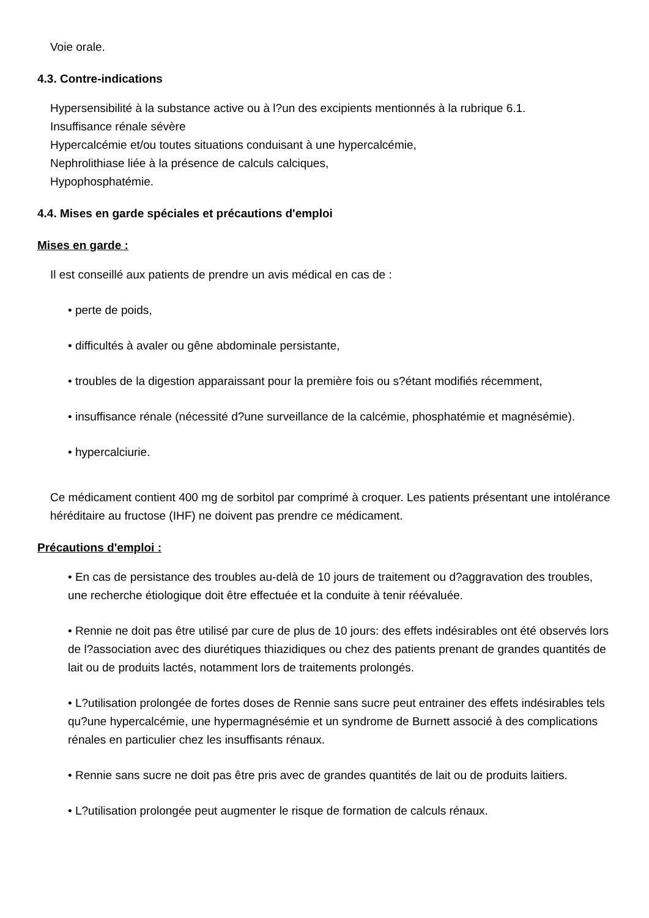Voie orale.
4.3. Contre-indications
Hypersensibilité à la substance active ou à l?un des excipients mentionnés à la rubrique 6.1.
Insuffisance rénale sévère
Hypercalcémie et/ou toutes situations conduisant à une hypercalcémie,
Nephrolithiase liée à la présence de calculs calciques,
Hypophosphatémie.
4.4. Mises en garde spéciales et précautions d'emploi
Mises en garde :
Il est conseillé aux patients de prendre un avis médical en cas de :
• perte de poids,
• difficultés à avaler ou gêne abdominale persistante,
• troubles de la digestion apparaissant pour la première fois ou s?étant modifiés récemment,
• insuffisance rénale (nécessité d?une surveillance de la calcémie, phosphatémie et magnésémie).
• hypercalciurie.
Ce médicament contient 400 mg de sorbitol par comprimé à croquer. Les patients présentant une intolérance héréditaire au fructose (IHF) ne doivent pas prendre ce médicament.
Précautions d'emploi :
• En cas de persistance des troubles au-delà de 10 jours de traitement ou d?aggravation des troubles, une recherche étiologique doit être effectuée et la conduite à tenir réévaluée.
• Rennie ne doit pas être utilisé par cure de plus de 10 jours: des effets indésirables ont été observés lors de l?association avec des diurétiques thiazidiques ou chez des patients prenant de grandes quantités de lait ou de produits lactés, notamment lors de traitements prolongés.
• L?utilisation prolongée de fortes doses de Rennie sans sucre peut entrainer des effets indésirables tels qu?une hypercalcémie, une hypermagnésémie et un syndrome de Burnett associé à des complications rénales en particulier chez les insuffisants rénaux.
• Rennie sans sucre ne doit pas être pris avec de grandes quantités de lait ou de produits laitiers.
• L?utilisation prolongée peut augmenter le risque de formation de calculs rénaux.